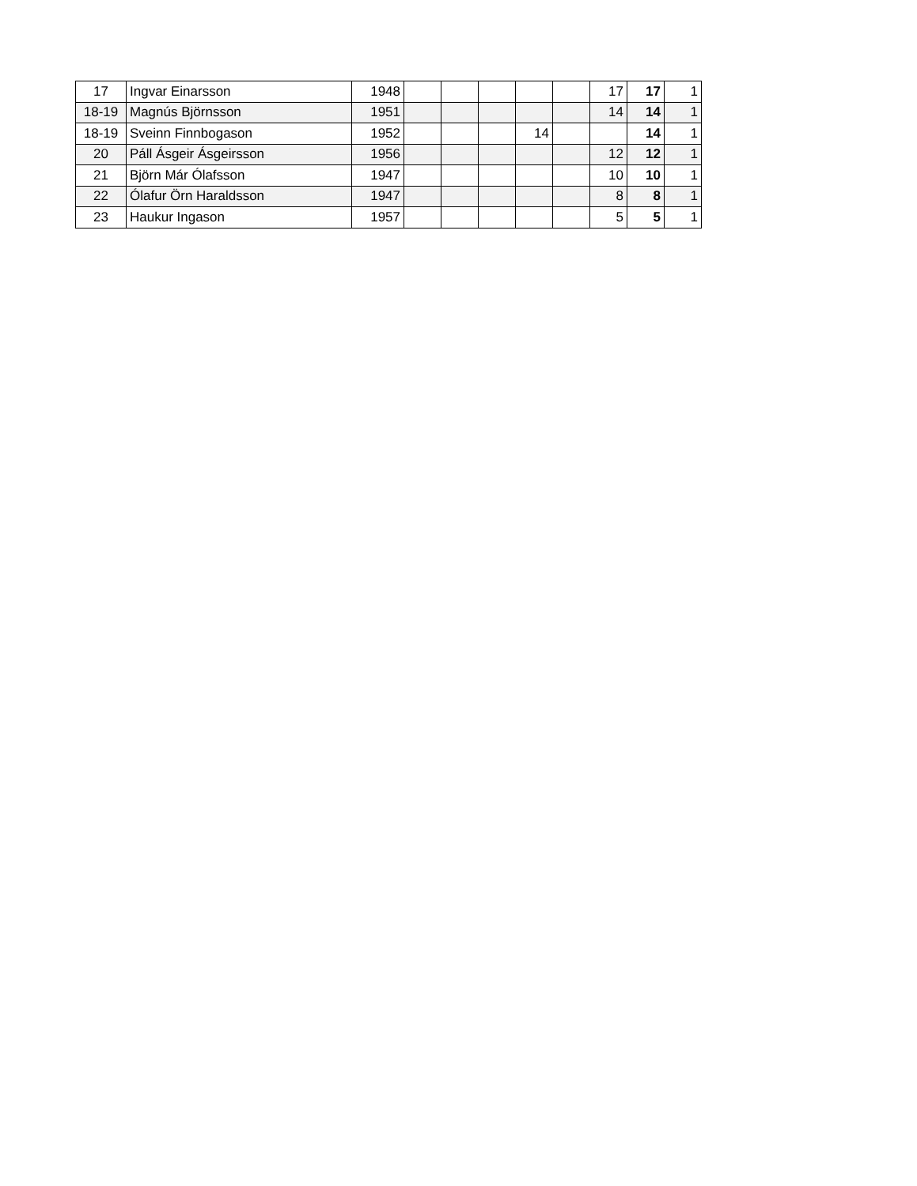| 17 | Ingvar Einarsson | 1948 | | | | | | 17 | 17 | 1 |
| 18-19 | Magnús Björnsson | 1951 | | | | | | 14 | 14 | 1 |
| 18-19 | Sveinn Finnbogason | 1952 | | | | 14 | | | 14 | 1 |
| 20 | Páll Ásgeir Ásgeirsson | 1956 | | | | | | 12 | 12 | 1 |
| 21 | Björn Már Ólafsson | 1947 | | | | | | 10 | 10 | 1 |
| 22 | Ólafur Örn Haraldsson | 1947 | | | | | | 8 | 8 | 1 |
| 23 | Haukur Ingason | 1957 | | | | | | 5 | 5 | 1 |